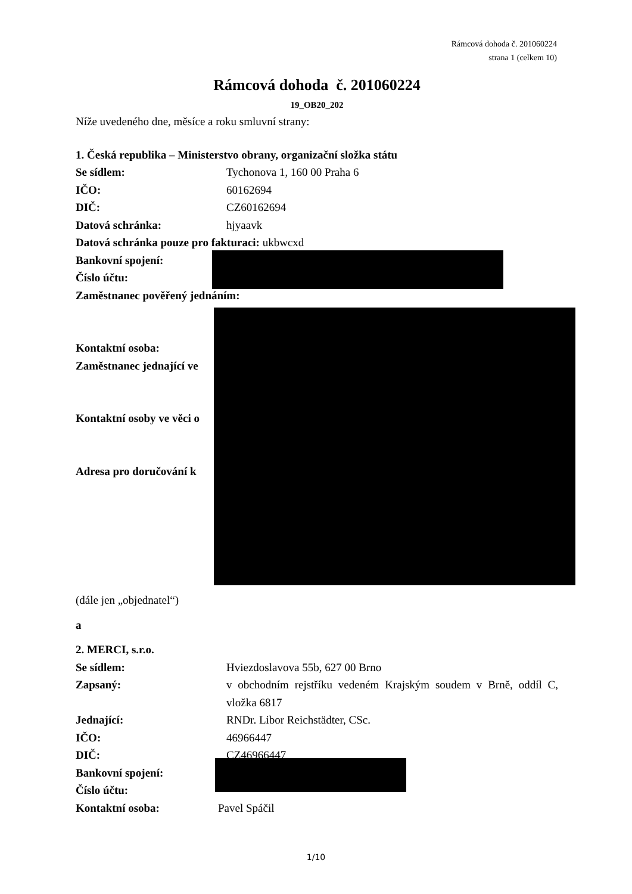Rámcová dohoda č. 201060224
strana 1 (celkem 10)
Rámcová dohoda č. 201060224
19_OB20_202
Níže uvedeného dne, měsíce a roku smluvní strany:
1. Česká republika – Ministerstvo obrany, organizační složka státu
Se sídlem: Tychonova 1, 160 00 Praha 6
IČO: 60162694
DIČ: CZ60162694
Datová schránka: hjyaavk
Datová schránka pouze pro fakturaci: ukbwcxd
Bankovní spojení:
Číslo účtu:
Zaměstnanec pověřený jednáním:
Kontaktní osoba:
Zaměstnanec jednající ve
Kontaktní osoby ve věci o
Adresa pro doručování k
(dále jen „objednatel“)
a
2. MERCI, s.r.o.
Se sídlem: Hviezdoslavova 55b, 627 00 Brno
Zapsaný: v obchodním rejstříku vedeném Krajským soudem v Brně, oddíl C, vložka 6817
Jednající: RNDr. Libor Reichstädter, CSc.
IČO: 46966447
DIČ: CZ46966447
Bankovní spojení:
Číslo účtu:
Kontaktní osoba: Pavel Spáčil
1/10